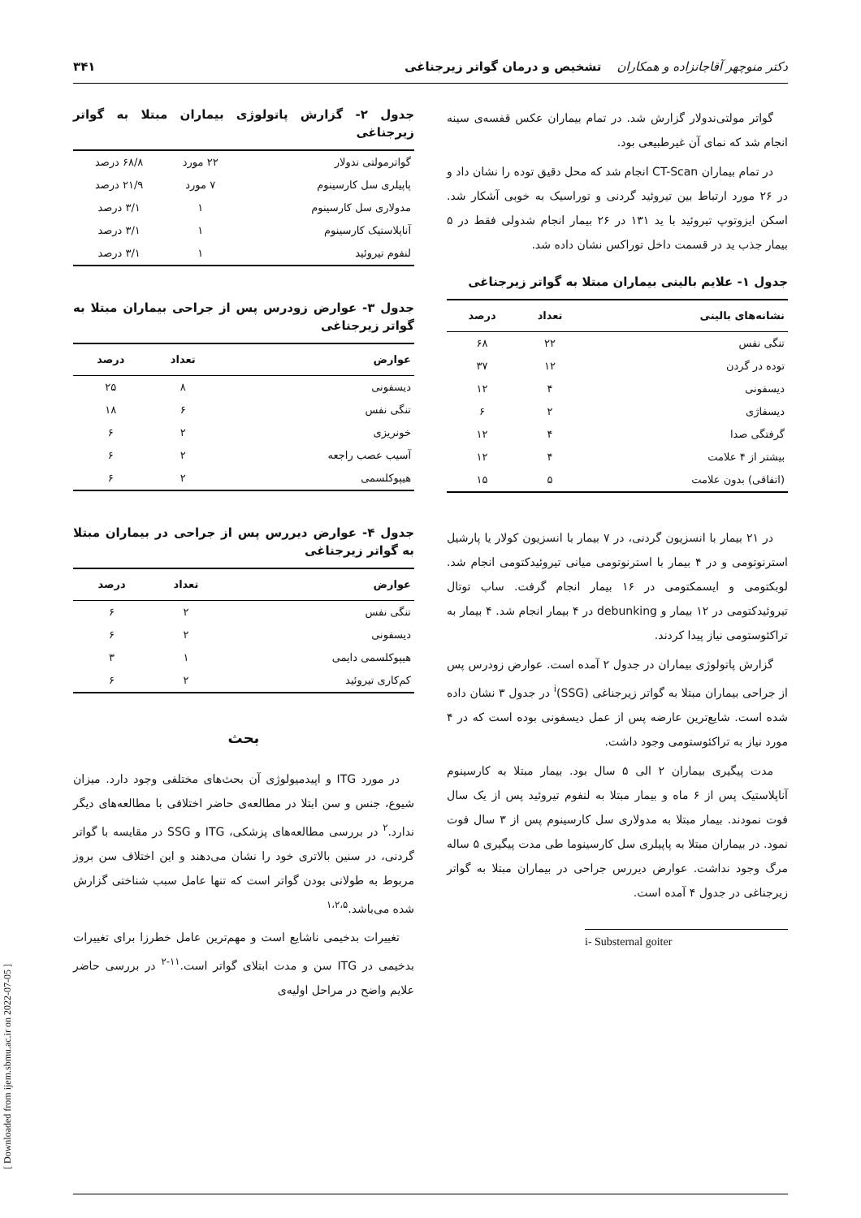دکتر منوچهر آقاجانزاده و همکاران تشخیص و درمان گواتر زیرجناغی ۳۴۱
[ Downloaded from ijem.sbmu.ac.ir on 2022-07-05 ]
گواتر مولتی‌ندولار گزارش شد. در تمام بیماران عکس قفسه‌ی سینه انجام شد که نمای آن غیرطبیعی بود.
در تمام بیماران CT-Scan انجام شد که محل دقیق توده را نشان داد و در ۲۶ مورد ارتباط بین تیروئید گردنی و توراسیک به خوبی آشکار شد. اسکن ایزوتوپ تیروئید با ید ۱۳۱ در ۲۶ بیمار انجام شدولی فقط در ۵ بیمار جذب ید در قسمت داخل توراکس نشان داده شد.
جدول ۱- علایم بالینی بیماران مبتلا به گواتر زیرجناغی
| نشانه‌های بالینی | تعداد | درصد |
| --- | --- | --- |
| تنگی نفس | ۲۲ | ۶۸ |
| توده در گردن | ۱۲ | ۳۷ |
| دیسفونی | ۴ | ۱۲ |
| دیسفاژی | ۲ | ۶ |
| گرفتگی صدا | ۴ | ۱۲ |
| بیشتر از ۴ علامت | ۴ | ۱۲ |
| (اتفاقی) بدون علامت | ۵ | ۱۵ |
در ۲۱ بیمار با انسزیون گردنی، در ۷ بیمار با انسزیون کولار یا پارشیل استرنوتومی و در ۴ بیمار با استرنوتومی میانی تیروئیدکتومی انجام شد. لوبکتومی و ایسمکتومی در ۱۶ بیمار انجام گرفت. ساب توتال تیروئیدکتومی در ۱۲ بیمار و debunking در ۴ بیمار انجام شد. ۴ بیمار به تراکئوستومی نیاز پیدا کردند.
گزارش پاتولوژی بیماران در جدول ۲ آمده است. عوارض زودرس پس از جراحی بیماران مبتلا به گواتر زیرجناغی (SSG)<sup>i</sup> در جدول ۳ نشان داده شده است. شایع‌ترین عارضه پس از عمل دیسفونی بوده است که در ۴ مورد نیاز به تراکئوستومی وجود داشت.
مدت پیگیری بیماران ۲ الی ۵ سال بود. بیمار مبتلا به کارسینوم آناپلاستیک پس از ۶ ماه و بیمار مبتلا به لنفوم تیروئید پس از یک سال فوت نمودند. بیمار مبتلا به مدولاری سل کارسینوم پس از ۳ سال فوت نمود. در بیماران مبتلا به پاپیلری سل کارسینوما طی مدت پیگیری ۵ ساله مرگ وجود نداشت. عوارض دیررس جراحی در بیماران مبتلا به گواتر زیرجناغی در جدول ۴ آمده است.
i- Substernal goiter
جدول ۲- گزارش پاتولوژی بیماران مبتلا به گواتر زیرجناغی
| گواترمولتی ندولار | ۲۲ مورد | ۶۸/۸ درصد |
| پاپیلری سل کارسینوم | ۷ مورد | ۲۱/۹ درصد |
| مدولاری سل کارسینوم | ۱ | ۳/۱ درصد |
| آناپلاستیک کارسینوم | ۱ | ۳/۱ درصد |
| لنفوم تیروئید | ۱ | ۳/۱ درصد |
جدول ۳- عوارض زودرس پس از جراحی بیماران مبتلا به گواتر زیرجناغی
| عوارض | تعداد | درصد |
| --- | --- | --- |
| دیسفونی | ۸ | ۲۵ |
| تنگی نفس | ۶ | ۱۸ |
| خونریزی | ۲ | ۶ |
| آسیب عصب راجعه | ۲ | ۶ |
| هیپوکلسمی | ۲ | ۶ |
جدول ۴- عوارض دیررس پس از جراحی در بیماران مبتلا به گواتر زیرجناغی
| عوارض | تعداد | درصد |
| --- | --- | --- |
| تنگی نفس | ۲ | ۶ |
| دیسفونی | ۲ | ۶ |
| هیپوکلسمی دایمی | ۱ | ۳ |
| کم‌کاری تیروئید | ۲ | ۶ |
بحث
در مورد ITG و اپیدمیولوژی آن بحث‌های مختلفی وجود دارد. میزان شیوع، جنس و سن ابتلا در مطالعه‌ی حاضر اختلافی با مطالعه‌های دیگر ندارد.<sup>۲</sup> در بررسی مطالعه‌های پزشکی، ITG و SSG در مقایسه با گواتر گردنی، در سنین بالاتری خود را نشان می‌دهند و این اختلاف سن بروز مربوط به طولانی بودن گواتر است که تنها عامل سبب شناختی گزارش شده می‌باشد.<sup>۱،۲،۵</sup>
تغییرات بدخیمی ناشایع است و مهم‌ترین عامل خطرزا برای تغییرات بدخیمی در ITG سن و مدت ابتلای گواتر است.<sup>۱۱-۲</sup> در بررسی حاضر علایم واضح در مراحل اولیه‌ی